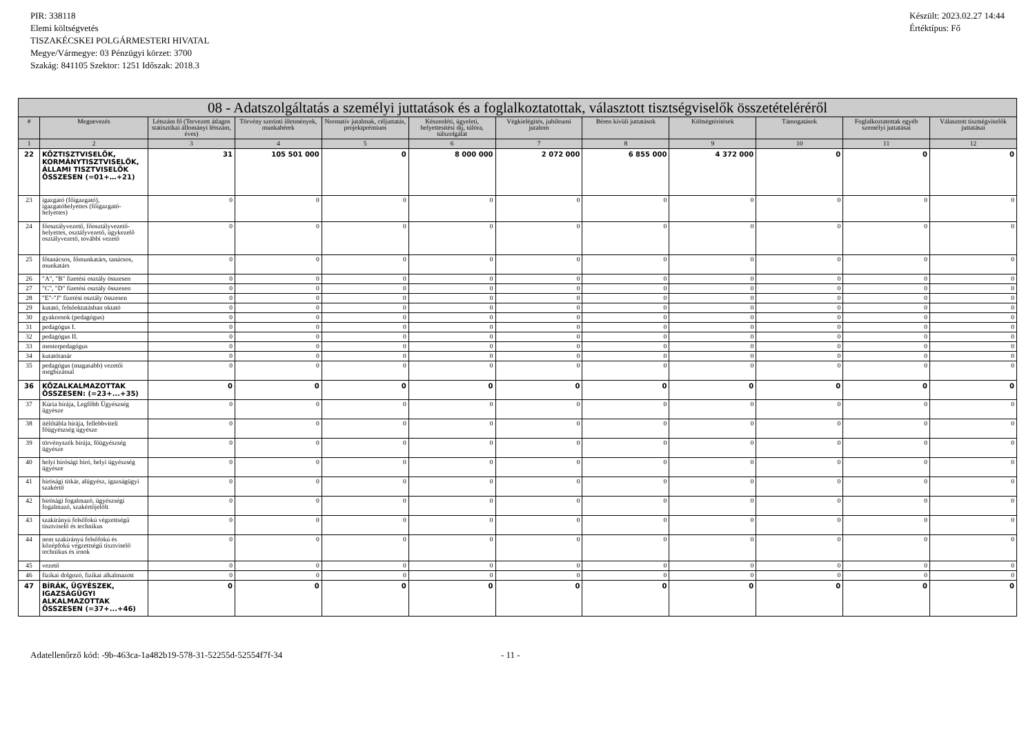PIR: 338118
Elemi költségvetés
TISZAKÉCSKEI POLGÁRMESTERI HIVATAL
Megye/Vármegye: 03 Pénzügyi körzet: 3700
Szakág: 841105 Szektor: 1251 Időszak: 2018.3
Készült: 2023.02.27 14:44
Értéktípus: Fő
| 08 - Adatszolgáltatás a személyi juttatások és a foglalkoztatottak, választott tisztségviselők összetételéréről | | | | | | | | | | | |
| --- | --- | --- | --- | --- | --- | --- | --- | --- | --- | --- | --- |
| # | Megnevezés | Létszám fő (Tervezett átlagos statisztikai állományi létszám, éves) | Törvény szerinti illetmények, munkabérek | Normatív jutalmak, céljuttatás, projektprémium | Készenléti, ügyeleti, helyettesítési díj, túlóra, túlszolgálat | Végkielégítés, jubileumi jutalom | Béren kívüli juttatások | Költségtérítések | Támogatások | Foglalkoztatottak egyéb személyi juttatásai | Választott tisztségviselők juttatásai |
| 1 | 2 | 3 | 4 | 5 | 6 | 7 | 8 | 9 | 10 | 11 | 12 |
| 22 | KÖZTISZTVISELŐK, KORMÁNYTISZTVISELŐK, ÁLLAMI TISZTVISELŐK ÖSSZESEN (=01+…+21) | 31 | 105 501 000 | 0 | 8 000 000 | 2 072 000 | 6 855 000 | 4 372 000 | 0 | 0 | 0 |
| 23 | igazgató (főigazgató), igazgatóhelyettes (főigazgató-helyettes) | 0 | 0 | 0 | 0 | 0 | 0 | 0 | 0 | 0 | 0 |
| 24 | főosztályvezető, főosztályvezető-helyettes, osztályvezető, ügykezelő osztályvezető, további vezető | 0 | 0 | 0 | 0 | 0 | 0 | 0 | 0 | 0 | 0 |
| 25 | főtanácsos, főmunkatárs, tanácsos, munkatárs | 0 | 0 | 0 | 0 | 0 | 0 | 0 | 0 | 0 | 0 |
| 26 | "A", "B" fizetési osztály összesen | 0 | 0 | 0 | 0 | 0 | 0 | 0 | 0 | 0 | 0 |
| 27 | "C", "D" fizetési osztály összesen | 0 | 0 | 0 | 0 | 0 | 0 | 0 | 0 | 0 | 0 |
| 28 | "E"-"J" fizetési osztály összesen | 0 | 0 | 0 | 0 | 0 | 0 | 0 | 0 | 0 | 0 |
| 29 | kutató, felsőoktatásban oktató | 0 | 0 | 0 | 0 | 0 | 0 | 0 | 0 | 0 | 0 |
| 30 | gyakornok (pedagógus) | 0 | 0 | 0 | 0 | 0 | 0 | 0 | 0 | 0 | 0 |
| 31 | pedagógus I. | 0 | 0 | 0 | 0 | 0 | 0 | 0 | 0 | 0 | 0 |
| 32 | pedagógus II. | 0 | 0 | 0 | 0 | 0 | 0 | 0 | 0 | 0 | 0 |
| 33 | mesterpedagógus | 0 | 0 | 0 | 0 | 0 | 0 | 0 | 0 | 0 | 0 |
| 34 | kutatótanár | 0 | 0 | 0 | 0 | 0 | 0 | 0 | 0 | 0 | 0 |
| 35 | pedagógus (magasabb) vezetői megbízással | 0 | 0 | 0 | 0 | 0 | 0 | 0 | 0 | 0 | 0 |
| 36 | KÖZALKALMAZOTTAK ÖSSZESEN: (=23+...+35) | 0 | 0 | 0 | 0 | 0 | 0 | 0 | 0 | 0 | 0 |
| 37 | Kúria bírája, Legfőbb Ügyészség ügyésze | 0 | 0 | 0 | 0 | 0 | 0 | 0 | 0 | 0 | 0 |
| 38 | ítélőtábla bírája, fellebbviteli főügyészség ügyésze | 0 | 0 | 0 | 0 | 0 | 0 | 0 | 0 | 0 | 0 |
| 39 | törvényszék bírája, főügyészség ügyésze | 0 | 0 | 0 | 0 | 0 | 0 | 0 | 0 | 0 | 0 |
| 40 | helyi bírósági bíró, helyi ügyészség ügyésze | 0 | 0 | 0 | 0 | 0 | 0 | 0 | 0 | 0 | 0 |
| 41 | bírósági titkár, alügyész, igazságügyi szakértő | 0 | 0 | 0 | 0 | 0 | 0 | 0 | 0 | 0 | 0 |
| 42 | bírósági fogalmazó, ügyészségi fogalmazó, szakértőjelölt | 0 | 0 | 0 | 0 | 0 | 0 | 0 | 0 | 0 | 0 |
| 43 | szakirányú felsőfokú végzettségű tisztviselő és technikus | 0 | 0 | 0 | 0 | 0 | 0 | 0 | 0 | 0 | 0 |
| 44 | nem szakirányú felsőfokú és középfokú végzettségű tisztviselő technikus és írnok | 0 | 0 | 0 | 0 | 0 | 0 | 0 | 0 | 0 | 0 |
| 45 | vezető | 0 | 0 | 0 | 0 | 0 | 0 | 0 | 0 | 0 | 0 |
| 46 | fizikai dolgozó, fizikai alkalmazott | 0 | 0 | 0 | 0 | 0 | 0 | 0 | 0 | 0 | 0 |
| 47 | BÍRÁK, ÜGYÉSZEK, IGAZSÁGÜGYI ALKALMAZOTTAK ÖSSZESEN (=37+...+46) | 0 | 0 | 0 | 0 | 0 | 0 | 0 | 0 | 0 | 0 |
Adatellenőrző kód: -9b-463ca-1a482b19-578-31-52255d-52554f7f-34 - 11 -